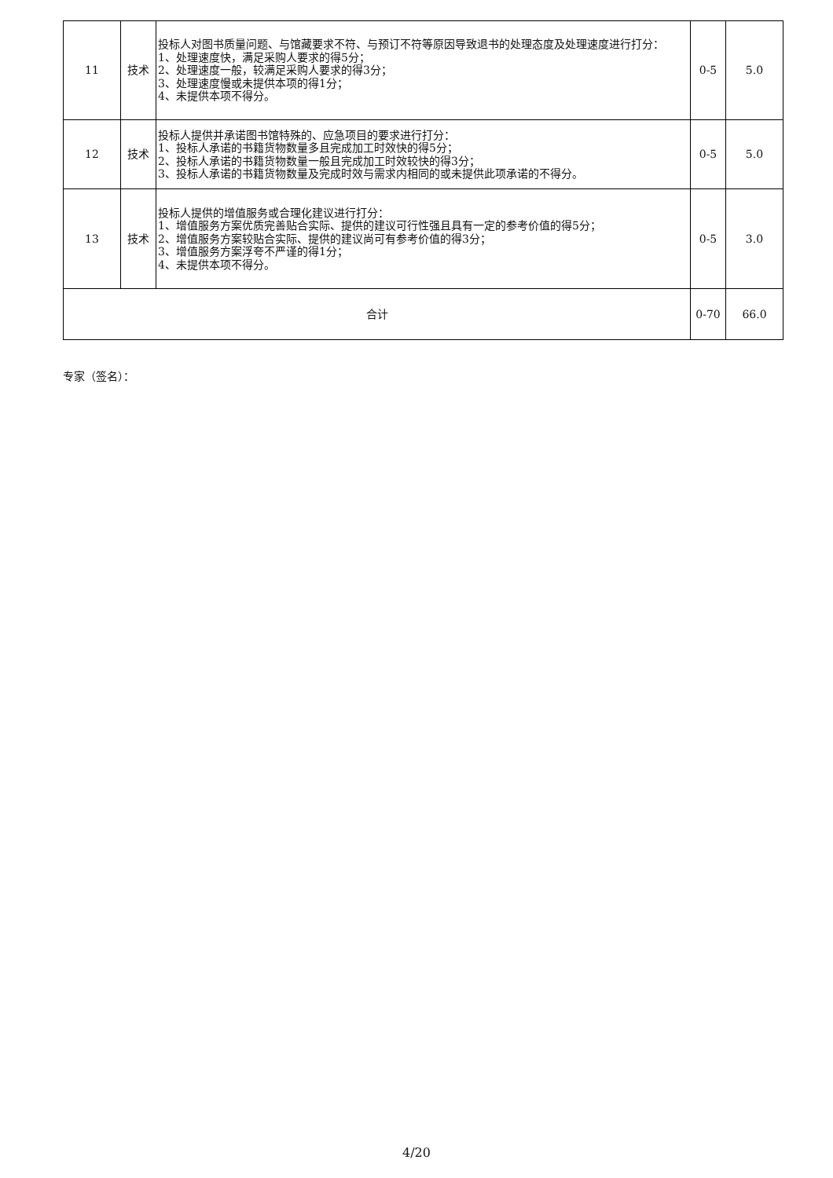| 11 | 技术 | 投标人对图书质量问题、与馆藏要求不符、与预订不符等原因导致退书的处理态度及处理速度进行打分： 1、处理速度快，满足采购人要求的得5分； 2、处理速度一般，较满足采购人要求的得3分； 3、处理速度慢或未提供本项的得1分； 4、未提供本项不得分。 | 0-5 | 5.0 |
| 12 | 技术 | 投标人提供并承诺图书馆特殊的、应急项目的要求进行打分： 1、投标人承诺的书籍货物数量多且完成加工时效快的得5分； 2、投标人承诺的书籍货物数量一般且完成加工时效较快的得3分； 3、投标人承诺的书籍货物数量及完成时效与需求内相同的或未提供此项承诺的不得分。 | 0-5 | 5.0 |
| 13 | 技术 | 投标人提供的增值服务或合理化建议进行打分： 1、增值服务方案优质完善贴合实际、提供的建议可行性强且具有一定的参考价值的得5分； 2、增值服务方案较贴合实际、提供的建议尚可有参考价值的得3分； 3、增值服务方案浮夸不严谨的得1分； 4、未提供本项不得分。 | 0-5 | 3.0 |
| 合计 | | | 0-70 | 66.0 |
专家（签名）：
4/20